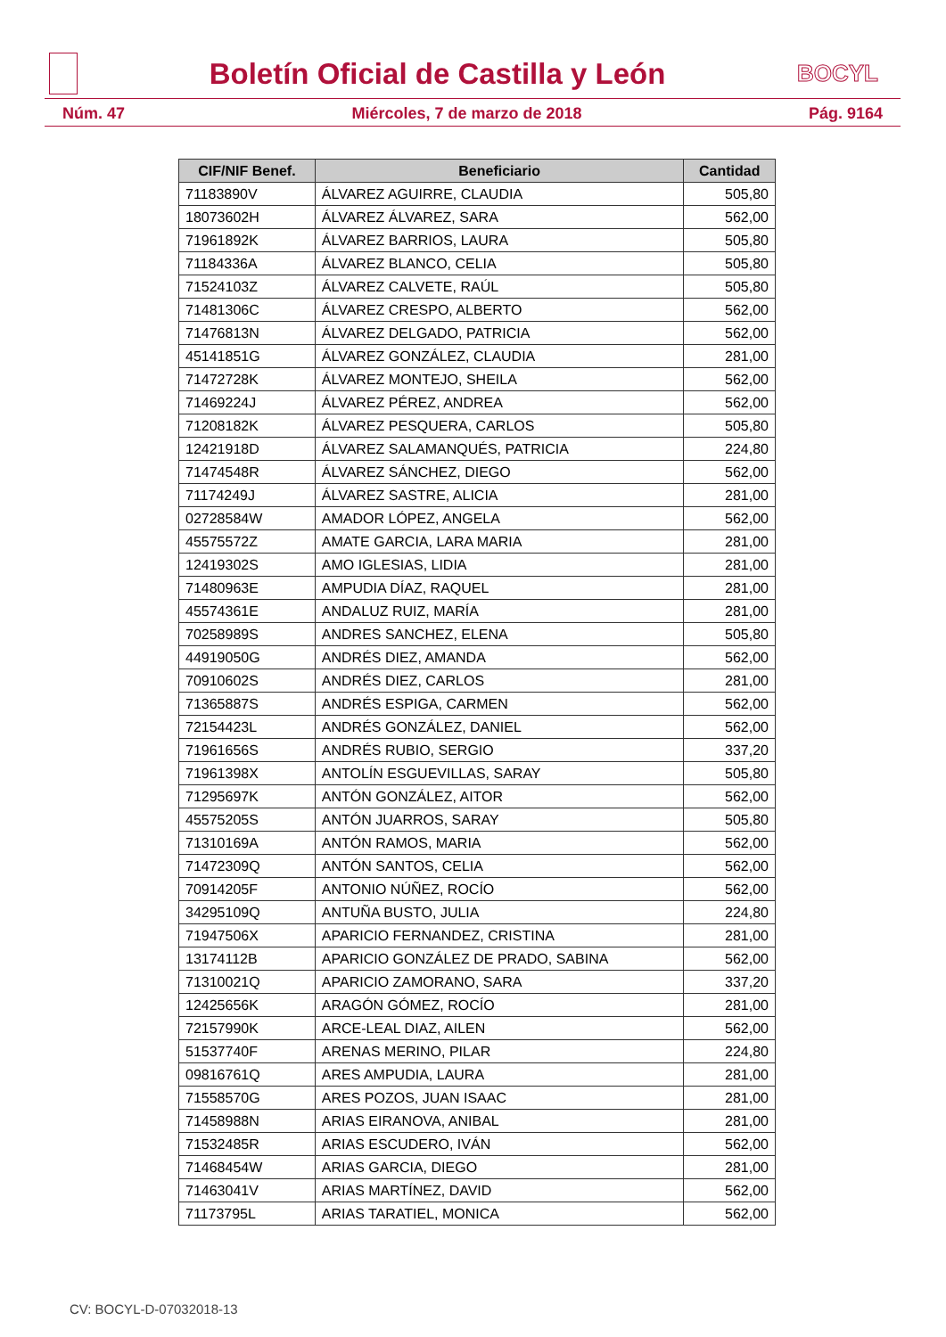Boletín Oficial de Castilla y León
BOCYL
Núm. 47 Miércoles, 7 de marzo de 2018 Pág. 9164
| CIF/NIF Benef. | Beneficiario | Cantidad |
| --- | --- | --- |
| 71183890V | ÁLVAREZ AGUIRRE, CLAUDIA | 505,80 |
| 18073602H | ÁLVAREZ ÁLVAREZ, SARA | 562,00 |
| 71961892K | ÁLVAREZ BARRIOS, LAURA | 505,80 |
| 71184336A | ÁLVAREZ BLANCO, CELIA | 505,80 |
| 71524103Z | ÁLVAREZ CALVETE, RAÚL | 505,80 |
| 71481306C | ÁLVAREZ CRESPO, ALBERTO | 562,00 |
| 71476813N | ÁLVAREZ DELGADO, PATRICIA | 562,00 |
| 45141851G | ÁLVAREZ GONZÁLEZ, CLAUDIA | 281,00 |
| 71472728K | ÁLVAREZ MONTEJO, SHEILA | 562,00 |
| 71469224J | ÁLVAREZ PÉREZ, ANDREA | 562,00 |
| 71208182K | ÁLVAREZ PESQUERA, CARLOS | 505,80 |
| 12421918D | ÁLVAREZ SALAMANQUÉS, PATRICIA | 224,80 |
| 71474548R | ÁLVAREZ SÁNCHEZ, DIEGO | 562,00 |
| 71174249J | ÁLVAREZ SASTRE, ALICIA | 281,00 |
| 02728584W | AMADOR LÓPEZ, ANGELA | 562,00 |
| 45575572Z | AMATE GARCIA, LARA MARIA | 281,00 |
| 12419302S | AMO IGLESIAS, LIDIA | 281,00 |
| 71480963E | AMPUDIA DÍAZ, RAQUEL | 281,00 |
| 45574361E | ANDALUZ RUIZ, MARÍA | 281,00 |
| 70258989S | ANDRES SANCHEZ, ELENA | 505,80 |
| 44919050G | ANDRÉS DIEZ, AMANDA | 562,00 |
| 70910602S | ANDRÉS DIEZ, CARLOS | 281,00 |
| 71365887S | ANDRÉS ESPIGA, CARMEN | 562,00 |
| 72154423L | ANDRÉS GONZÁLEZ, DANIEL | 562,00 |
| 71961656S | ANDRÉS RUBIO, SERGIO | 337,20 |
| 71961398X | ANTOLÍN ESGUEVILLAS, SARAY | 505,80 |
| 71295697K | ANTÓN GONZÁLEZ, AITOR | 562,00 |
| 45575205S | ANTÓN JUARROS, SARAY | 505,80 |
| 71310169A | ANTÓN RAMOS, MARIA | 562,00 |
| 71472309Q | ANTÓN SANTOS, CELIA | 562,00 |
| 70914205F | ANTONIO NÚÑEZ, ROCÍO | 562,00 |
| 34295109Q | ANTUÑA BUSTO, JULIA | 224,80 |
| 71947506X | APARICIO FERNANDEZ, CRISTINA | 281,00 |
| 13174112B | APARICIO GONZÁLEZ DE PRADO, SABINA | 562,00 |
| 71310021Q | APARICIO ZAMORANO, SARA | 337,20 |
| 12425656K | ARAGÓN GÓMEZ, ROCÍO | 281,00 |
| 72157990K | ARCE-LEAL DIAZ, AILEN | 562,00 |
| 51537740F | ARENAS MERINO, PILAR | 224,80 |
| 09816761Q | ARES AMPUDIA, LAURA | 281,00 |
| 71558570G | ARES POZOS, JUAN ISAAC | 281,00 |
| 71458988N | ARIAS EIRANOVA, ANIBAL | 281,00 |
| 71532485R | ARIAS ESCUDERO, IVÁN | 562,00 |
| 71468454W | ARIAS GARCIA, DIEGO | 281,00 |
| 71463041V | ARIAS MARTÍNEZ, DAVID | 562,00 |
| 71173795L | ARIAS TARATIEL, MONICA | 562,00 |
CV: BOCYL-D-07032018-13